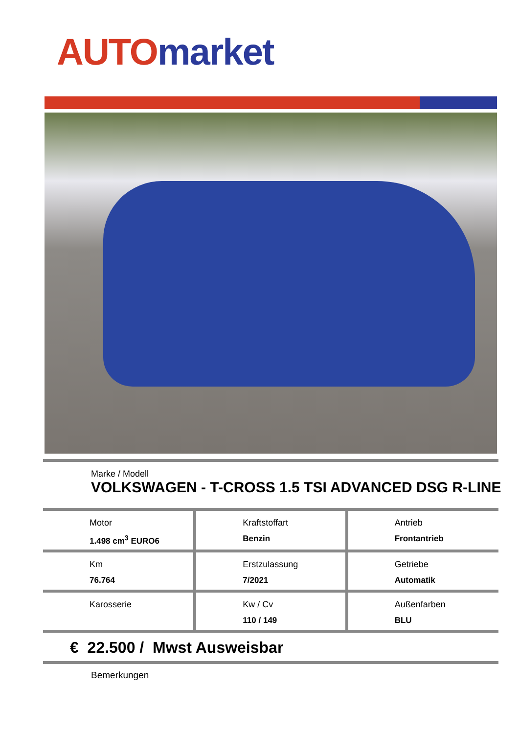AUTO market
Marke / Modell
VOLKSWAGEN - T-CROSS 1.5 TSI ADVANCED DSG R-LINE
| Motor 1.498 cm<sup>3</sup> EURO6 | Kraftstoffart Benzin | Antrieb Frontantrieb |
| Km 76.764 | Erstzulassung 7/2021 | Getriebe Automatik |
| Karosserie | Kw / Cv 110 / 149 | Außenfarben BLU |
€ 22.500 / Mwst Ausweisbar
Bemerkungen